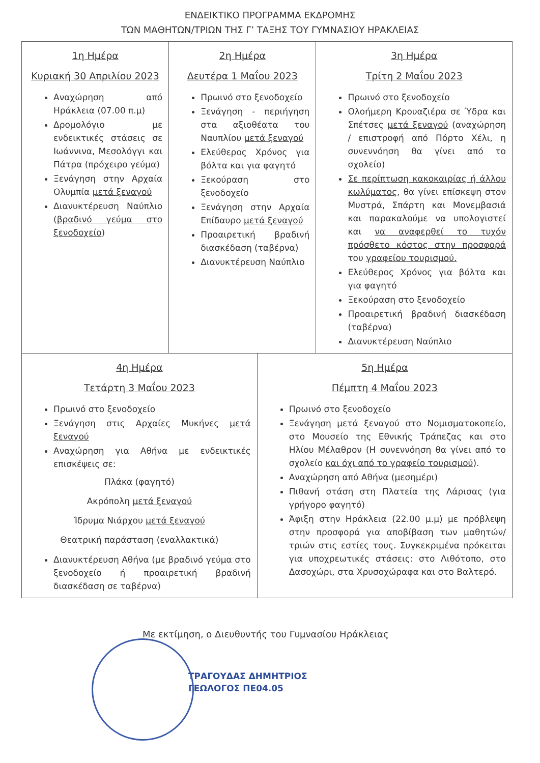ΕΝΔΕΙΚΤΙΚΟ ΠΡΟΓΡΑΜΜΑ ΕΚΔΡΟΜΗΣ
ΤΩΝ ΜΑΘΗΤΩΝ/ΤΡΙΩΝ ΤΗΣ Γ’ ΤΑΞΗΣ ΤΟΥ ΓΥΜΝΑΣΙΟΥ ΗΡΑΚΛΕΙΑΣ
| 1η Ημέρα Κυριακή 30 Απριλίου 2023 Αναχώρηση από Ηράκλεια (07.00 π.μ) Δρομολόγιο με ενδεικτικές στάσεις σε Ιωάννινα, Μεσολόγγι και Πάτρα (πρόχειρο γεύμα) Ξενάγηση στην Αρχαία Ολυμπία μετά ξεναγού Διανυκτέρευση Ναύπλιο ( βραδινό γεύμα στο ξενοδοχείο ) | 2η Ημέρα Δευτέρα 1 Μαΐου 2023 Πρωινό στο ξενοδοχείο Ξενάγηση - περιήγηση στα αξιοθέατα του Ναυπλίου μετά ξεναγού Ελεύθερος Χρόνος για βόλτα και για φαγητό Ξεκούραση στο ξενοδοχείο Ξενάγηση στην Αρχαία Επίδαυρο μετά ξεναγού Προαιρετική βραδινή διασκέδαση (ταβέρνα) Διανυκτέρευση Ναύπλιο | 3η Ημέρα Τρίτη 2 Μαΐου 2023 Πρωινό στο ξενοδοχείο Ολοήμερη Κρουαζιέρα σε Ύδρα και Σπέτσες μετά ξεναγού (αναχώρηση / επιστροφή από Πόρτο Χέλι, η συνεννόηση θα γίνει από το σχολείο) Σε περίπτωση κακοκαιρίας ή άλλου κωλύματος , θα γίνει επίσκεψη στον Μυστρά, Σπάρτη και Μονεμβασιά και παρακαλούμε να υπολογιστεί και να αναφερθεί το τυχόν πρόσθετο κόστος στην προσφορά του γραφείου τουρισμού. Ελεύθερος Χρόνος για βόλτα και για φαγητό Ξεκούραση στο ξενοδοχείο Προαιρετική βραδινή διασκέδαση (ταβέρνα) Διανυκτέρευση Ναύπλιο |
| 4η Ημέρα Τετάρτη 3 Μαΐου 2023 Πρωινό στο ξενοδοχείο Ξενάγηση στις Αρχαίες Μυκήνες μετά ξεναγού Αναχώρηση για Αθήνα με ενδεικτικές επισκέψεις σε: Πλάκα (φαγητό) Ακρόπολη μετά ξεναγού Ίδρυμα Νιάρχου μετά ξεναγού Θεατρική παράσταση (εναλλακτικά) Διανυκτέρευση Αθήνα (με βραδινό γεύμα στο ξενοδοχείο ή προαιρετική βραδινή διασκέδαση σε ταβέρνα) | 5η Ημέρα Πέμπτη 4 Μαΐου 2023 Πρωινό στο ξενοδοχείο Ξενάγηση μετά ξεναγού στο Νομισματοκοπείο, στο Μουσείο της Εθνικής Τράπεζας και στο Ηλίου Μέλαθρον (Η συνεννόηση θα γίνει από το σχολείο και όχι από το γραφείο τουρισμού ). Αναχώρηση από Αθήνα (μεσημέρι) Πιθανή στάση στη Πλατεία της Λάρισας (για γρήγορο φαγητό) Άφιξη στην Ηράκλεια (22.00 μ.μ) με πρόβλεψη στην προσφορά για αποβίβαση των μαθητών/τριών στις εστίες τους. Συγκεκριμένα πρόκειται για υποχρεωτικές στάσεις: στο Λιθότοπο, στο Δασοχώρι, στα Χρυσοχώραφα και στο Βαλτερό. |
Με εκτίμηση, ο Διευθυντής του Γυμνασίου Ηράκλειας
ΤΡΑΓΟΥΔΑΣ ΔΗΜΗΤΡΙΟΣ
ΓΕΩΛΟΓΟΣ ΠΕ04.05